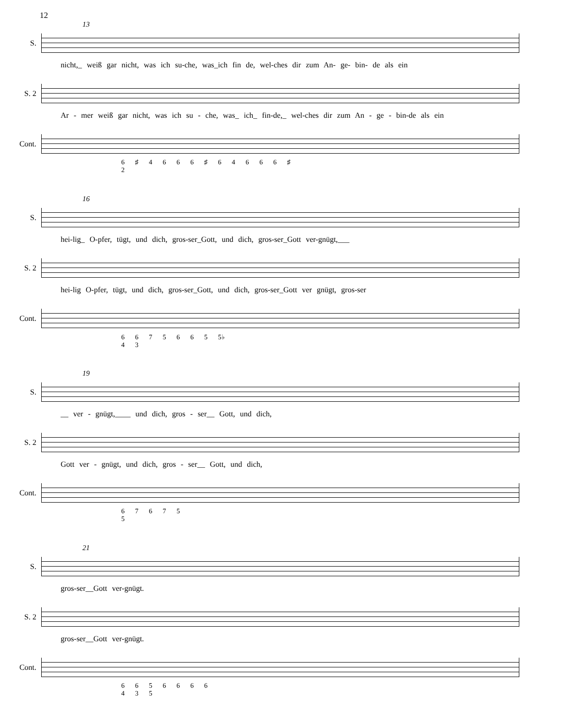12
13
S.
nicht,_ weiß gar nicht, was ich su-che, was_ich fin de, wel-ches dir zum An- ge- bin- de als ein
S. 2
Ar - mer weiß gar nicht, was ich su - che, was_ ich_ fin-de,_ wel-ches dir zum An - ge - bin-de als ein
Cont.
6 ♯ 4 6 6 6 ♯ 6 4 6 6 6 ♯
2
16
S.
hei-lig_ O-pfer, tügt, und dich, gros-ser_Gott, und dich, gros-ser_Gott ver-gnügt,___
S. 2
hei-lig O-pfer, tügt, und dich, gros-ser_Gott, und dich, gros-ser_Gott ver gnügt, gros-ser
Cont.
6 6 7 5 6 6 5 5♭
4 3
19
S.
__ ver - gnügt,____ und dich, gros - ser__ Gott, und dich,
S. 2
Gott ver - gnügt, und dich, gros - ser__ Gott, und dich,
Cont.
6 7 6 7 5
5
21
S.
gros-ser__Gott ver-gnügt.
S. 2
gros-ser__Gott ver-gnügt.
Cont.
6 6 5 6 6 6 6
4 3 5